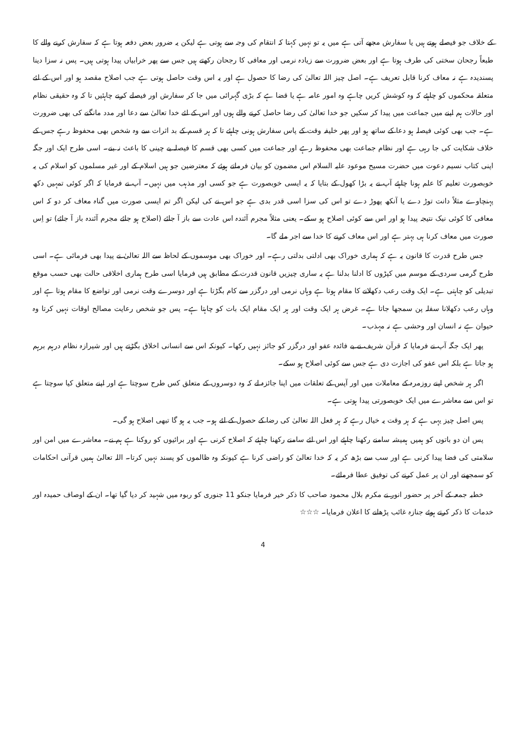کے خلاف جو فیصلے ہوتے ہیں یا سفارش مجھے آتی ہے میں یہ تو نہیں کہتا کہ انتقام کی وجہ سے ہوتی ہے لیکن یہ ضرور بعض دفعہ ہوتا ہے کہ سفارش کرنے والے کا طبعاً رجحان سختی کی طرف ہوتا ہے اور بعض ضرورت سے زیادہ نرمی اور معافی کا رجحان رکھتے ہیں جس سے پھر خرابیاں پیدا ہوتی ہیں۔ پس نہ سزا دینا پسندیدہ ہے نہ معاف کرنا قابل تعریف ہے۔ اصل چیز اللہ تعالیٰ کی رضا کا حصول ہے اور یہ اس وقت حاصل ہوتی ہے جب اصلاح مقصد ہو اور اس کے لئے متعلقہ محکموں کو چاہئے کہ وہ کوشش کریں چاہے وہ امور عامہ ہے یا قضا ہے کہ بڑی گہرائی میں جا کر سفارش اور فیصلے کرنے چاہئیں تا کہ وہ حقیقی نظام اور حالات ہم اپنے میں جماعت میں پیدا کر سکیں جو خدا تعالیٰ کی رضا حاصل کرنے والے ہوں اور اس کے لئے خدا تعالیٰ سے دعا اور مدد مانگنے کی بھی ضرورت ہے۔ جب بھی کوئی فیصلہ ہو دعا کے ساتھ ہو اور پھر خلیفہ وقت کے پاس سفارش ہونی چاہئے تا کہ ہر قسم کے بد اثرات سے وہ شخص بھی محفوظ رہے جس کے خلاف شکایت کی جا رہی ہے اور نظام جماعت بھی محفوظ رہے اور جماعت میں کسی بھی قسم کا فیصلہ بے چینی کا باعث نہ بنے۔ اسی طرح ایک اور جگہ اپنی کتاب نسیم دعوت میں حضرت مسیح موعود علیہ السلام اس مضمون کو بیان فرماتے ہوئے کہ معترضین جو ہیں اسلام کے اور غیر مسلموں کو اسلام کی یہ خوبصورت تعلیم کا علم ہونا چاہئے آپ نے یہ بڑا کھول کے بتایا کہ یہ ایسی خوبصورت ہے جو کسی اور مذہب میں نہیں۔ آپ نے فرمایا کہ اگر کوئی تمہیں دکھ پہنچاوے مثلاً دانت توڑ دے یا آنکھ پھوڑ دے تو اس کی سزا اسی قدر بدی ہے جو اس نے کی لیکن اگر تم ایسی صورت میں گناہ معاف کر دو کہ اس معافی کا کوئی نیک نتیجہ پیدا ہو اور اس سے کوئی اصلاح ہو سکے۔ یعنی مثلاً مجرم آئندہ اس عادت سے باز آ جائے (اصلاح ہو جائے مجرم آئندہ باز آ جائے) تو اِس صورت میں معاف کرنا ہی بہتر ہے اور اس معاف کرنے کا خدا سے اجر ملے گا۔
جس طرح قدرت کا قانون یہ ہے کہ ہماری خوراک بھی ادلتی بدلتی رہے۔ اور خوراک بھی موسموں کے لحاظ سے اللہ تعالیٰ نے پیدا بھی فرمائی ہے۔ اسی طرح گرمی سردی کے موسم میں کپڑوں کا ادلنا بدلنا ہے یہ ساری چیزیں قانون قدرت کے مطابق ہیں فرمایا اسی طرح ہماری اخلاقی حالت بھی حسب موقع تبدیلی کو چاہتی ہے۔ ایک وقت رعب دکھلانے کا مقام ہوتا ہے وہاں نرمی اور درگزر سے کام بگڑتا ہے اور دوسرے وقت نرمی اور تواضع کا مقام ہوتا ہے اور وہاں رعب دکھلانا سفلہ پن سمجھا جاتا ہے۔ غرض ہر ایک وقت اور ہر ایک مقام ایک بات کو چاہتا ہے۔ پس جو شخص رعایت مصالح اوقات نہیں کرتا وہ حیوان ہے نہ انسان اور وحشی ہے نہ مہذب۔
پھر ایک جگہ آپ نے فرمایا کہ قرآن شریف نے بے فائدہ عفو اور درگزر کو جائز نہیں رکھا۔ کیونکہ اس سے انسانی اخلاق بگڑتے ہیں اور شیرازہ نظام درہم برہم ہو جاتا ہے بلکہ اس عفو کی اجازت دی ہے جس سے کوئی اصلاح ہو سکے۔
اگر ہر شخص اپنے روزمرہ کے معاملات میں اور آپس کے تعلقات میں اپنا جائزہ لے کہ وہ دوسروں کے متعلق کس طرح سوچتا ہے اور اپنے متعلق کیا سوچتا ہے تو اس سے معاشرے میں ایک خوبصورتی پیدا ہوتی ہے۔
پس اصل چیز یہی ہے کہ ہر وقت یہ خیال رہے کہ ہر فعل اللہ تعالیٰ کی رضا کے حصول کے لئے ہو۔ جب یہ ہو گا تبھی اصلاح ہو گی۔
پس ان دو باتوں کو ہمیں ہمیشہ سامنے رکھنا چاہئے اور اس لئے سامنے رکھنا چاہئے کہ اصلاح کرنی ہے اور برائیوں کو روکنا ہے ہم نے۔ معاشرے میں امن اور سلامتی کی فضا پیدا کرنی ہے اور سب سے بڑھ کر یہ کہ خدا تعالیٰ کو راضی کرنا ہے کیونکہ وہ ظالموں کو پسند نہیں کرتا۔ اللہ تعالیٰ ہمیں قرآنی احکامات کو سمجھنے اور ان پر عمل کرنے کی توفیق عطا فرمائے۔
خطبہ جمعہ کے آخر پر حضور انور نے مکرم بلال محمود صاحب کا ذکر خیر فرمایا جنکو 11 جنوری کو ربوہ میں شہید کر دیا گیا تھا۔ ان کے اوصاف حمیدہ اور خدمات کا ذکر کرتے ہوئے جنازہ غائب پڑھانے کا اعلان فرمایا۔ ☆☆☆
4